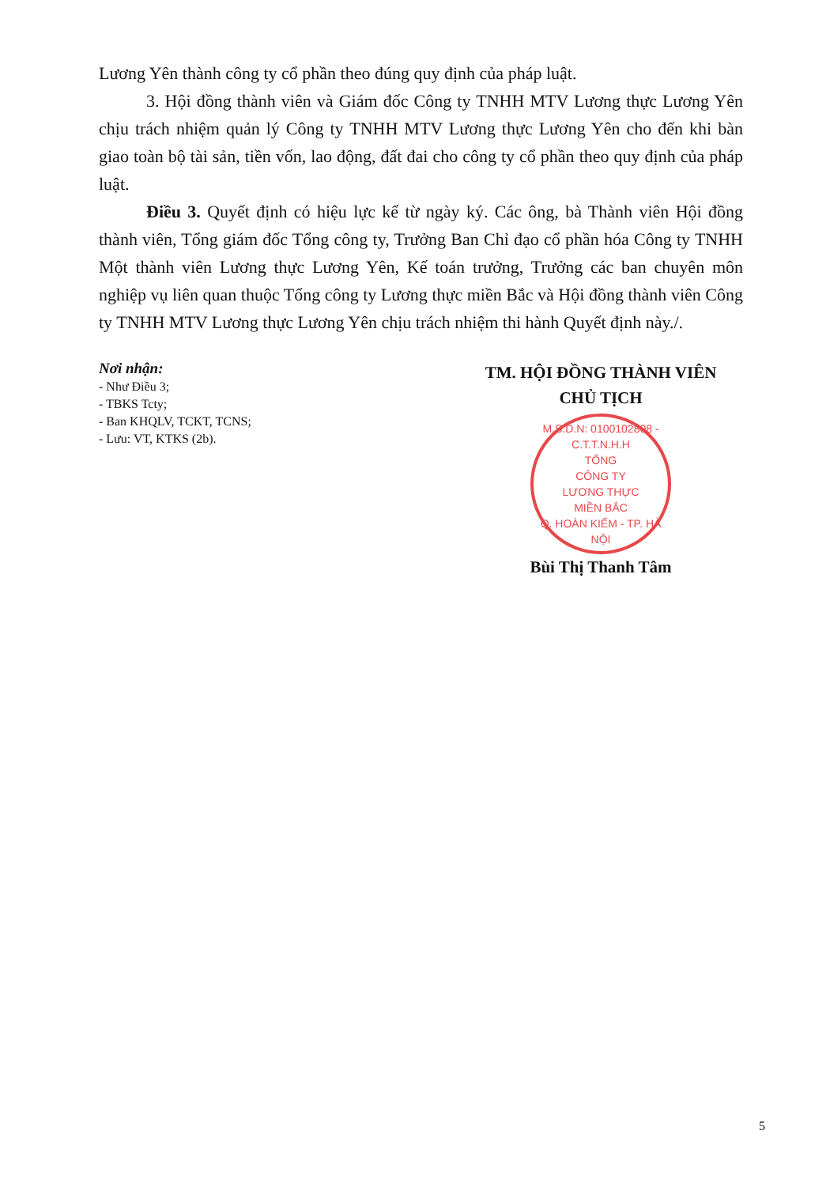Lương Yên thành công ty cổ phần theo đúng quy định của pháp luật.
3. Hội đồng thành viên và Giám đốc Công ty TNHH MTV Lương thực Lương Yên chịu trách nhiệm quản lý Công ty TNHH MTV Lương thực Lương Yên cho đến khi bàn giao toàn bộ tài sản, tiền vốn, lao động, đất đai cho công ty cổ phần theo quy định của pháp luật.
Điều 3. Quyết định có hiệu lực kể từ ngày ký. Các ông, bà Thành viên Hội đồng thành viên, Tổng giám đốc Tổng công ty, Trưởng Ban Chỉ đạo cổ phần hóa Công ty TNHH Một thành viên Lương thực Lương Yên, Kế toán trưởng, Trưởng các ban chuyên môn nghiệp vụ liên quan thuộc Tổng công ty Lương thực miền Bắc và Hội đồng thành viên Công ty TNHH MTV Lương thực Lương Yên chịu trách nhiệm thi hành Quyết định này./.
Nơi nhận:
- Như Điều 3;
- TBKS Tcty;
- Ban KHQLV, TCKT, TCNS;
- Lưu: VT, KTKS (2b).
TM. HỘI ĐỒNG THÀNH VIÊN
CHỦ TỊCH
M.S.D.N: 0100102808 - C.T.T.N.H.H
TỔNG
CÔNG TY
LƯƠNG THỰC
MIỀN BẮC
Q. HOÀN KIẾM - TP. HÀ NỘI
Bùi Thị Thanh Tâm
5